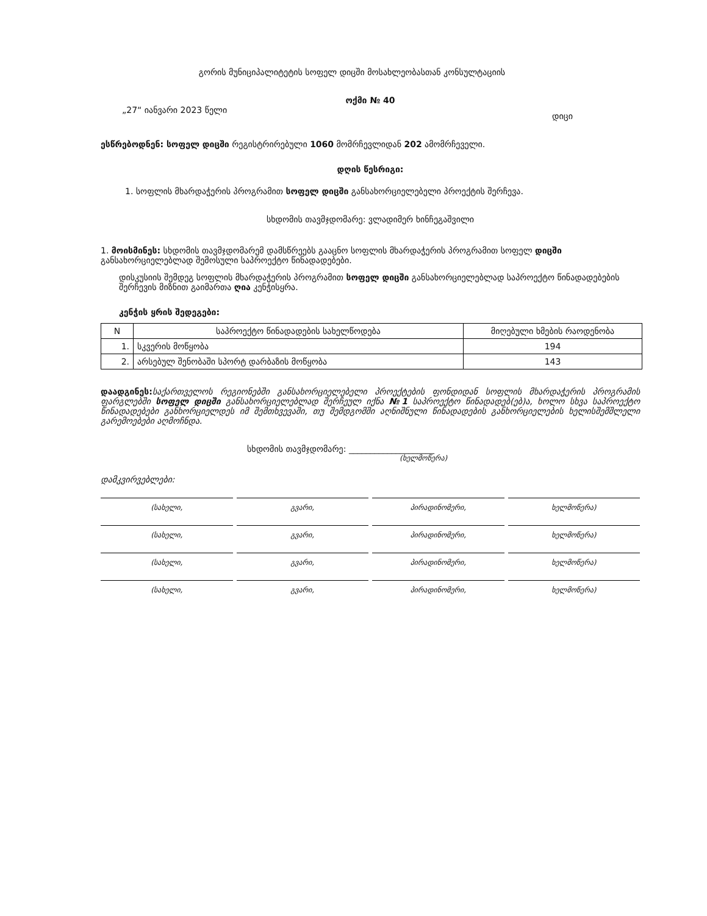გორის მუნიციპალიტეტის სოფელ დიცში მოსახლეობასთან კონსულტაციის
ოქმი № 40
„27“ იანვარი 2023 წელი დიცი
ესწრებოდნენ: სოფელ დიცში რეგისტრირებული 1060 მომრჩევლიდან 202 ამომრჩეველი.
დღის წესრიგი:
1. სოფლის მხარდაჭერის პროგრამით სოფელ დიცში განსახორციელებელი პროექტის შერჩევა.
სხდომის თავმჯდომარე: ვლადიმერ ხინჩეგაშვილი
1. მოისმინეს: სხდომის თავმჯდომარემ დამსწრეებს გააცნო სოფლის მხარდაჭერის პროგრამით სოფელ დიცში განსახორციელებლად შემოსული საპროექტო წინადადებები.
დისკუსიის შემდეგ სოფლის მხარდაჭერის პროგრამით სოფელ დიცში განსახორციელებლად საპროექტო წინადადებების შერჩევის მიზნით გაიმართა ღია კენჭისყრა.
კენჭის ყრის შედეგები:
| N | საპროექტო წინადადების სახელწოდება | მიღებული ხმების რაოდენობა |
| --- | --- | --- |
| 1. | სკვერის მოწყობა | 194 |
| 2. | არსებულ შენობაში სპორტ დარბაზის მოწყობა | 143 |
დაადგინეს: საქართველოს რეგიონებში განსახორციელებელი პროექტების ფონდიდან სოფლის მხარდაჭერის პროგრამის ფარგლებში სოფელ დიცში განსახორციელებლად შერჩეულ იქნა №1 საპროექტო წინადადებ(ებ)ა, ხოლო სხვა საპროექტო წინადადებები განხორციელდეს იმ შემთხვევაში, თუ შემდგომში აღნიშნული წინადადების განხორციელების ხელისშემშლელი გარემოებები აღმოჩნდა.
სხდომის თავმჯდომარე: ____________________
(ხელმოწერა)
დამკვირვებლები:
(სახელი, გვარი, პირადინომერი, ხელმოწერა)
(სახელი, გვარი, პირადინომერი, ხელმოწერა)
(სახელი, გვარი, პირადინომერი, ხელმოწერა)
(სახელი, გვარი, პირადინომერი, ხელმოწერა)